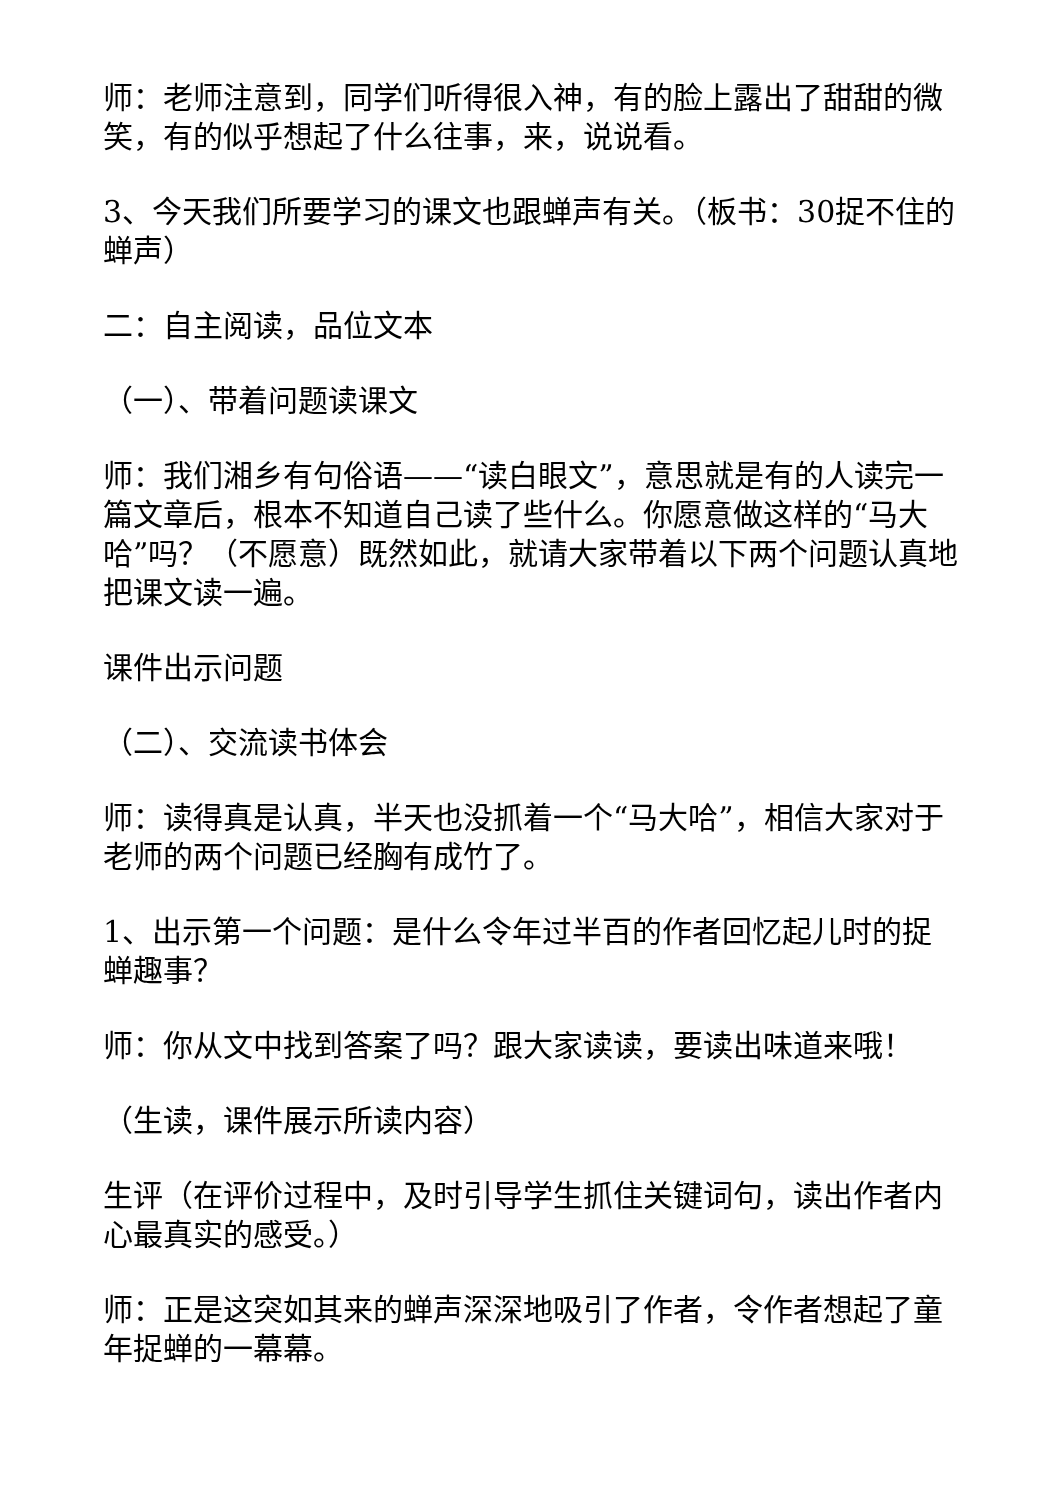师：老师注意到，同学们听得很入神，有的脸上露出了甜甜的微笑，有的似乎想起了什么往事，来，说说看。
3、今天我们所要学习的课文也跟蝉声有关。（板书：30捉不住的蝉声）
二：自主阅读，品位文本
（一）、带着问题读课文
师：我们湘乡有句俗语——“读白眼文”，意思就是有的人读完一篇文章后，根本不知道自己读了些什么。你愿意做这样的“马大哈”吗？（不愿意）既然如此，就请大家带着以下两个问题认真地把课文读一遍。
课件出示问题
（二）、交流读书体会
师：读得真是认真，半天也没抓着一个“马大哈”，相信大家对于老师的两个问题已经胸有成竹了。
1、出示第一个问题：是什么令年过半百的作者回忆起儿时的捉蝉趣事？
师：你从文中找到答案了吗？跟大家读读，要读出味道来哦！
（生读，课件展示所读内容）
生评（在评价过程中，及时引导学生抓住关键词句，读出作者内心最真实的感受。）
师：正是这突如其来的蝉声深深地吸引了作者，令作者想起了童年捉蝉的一幕幕。